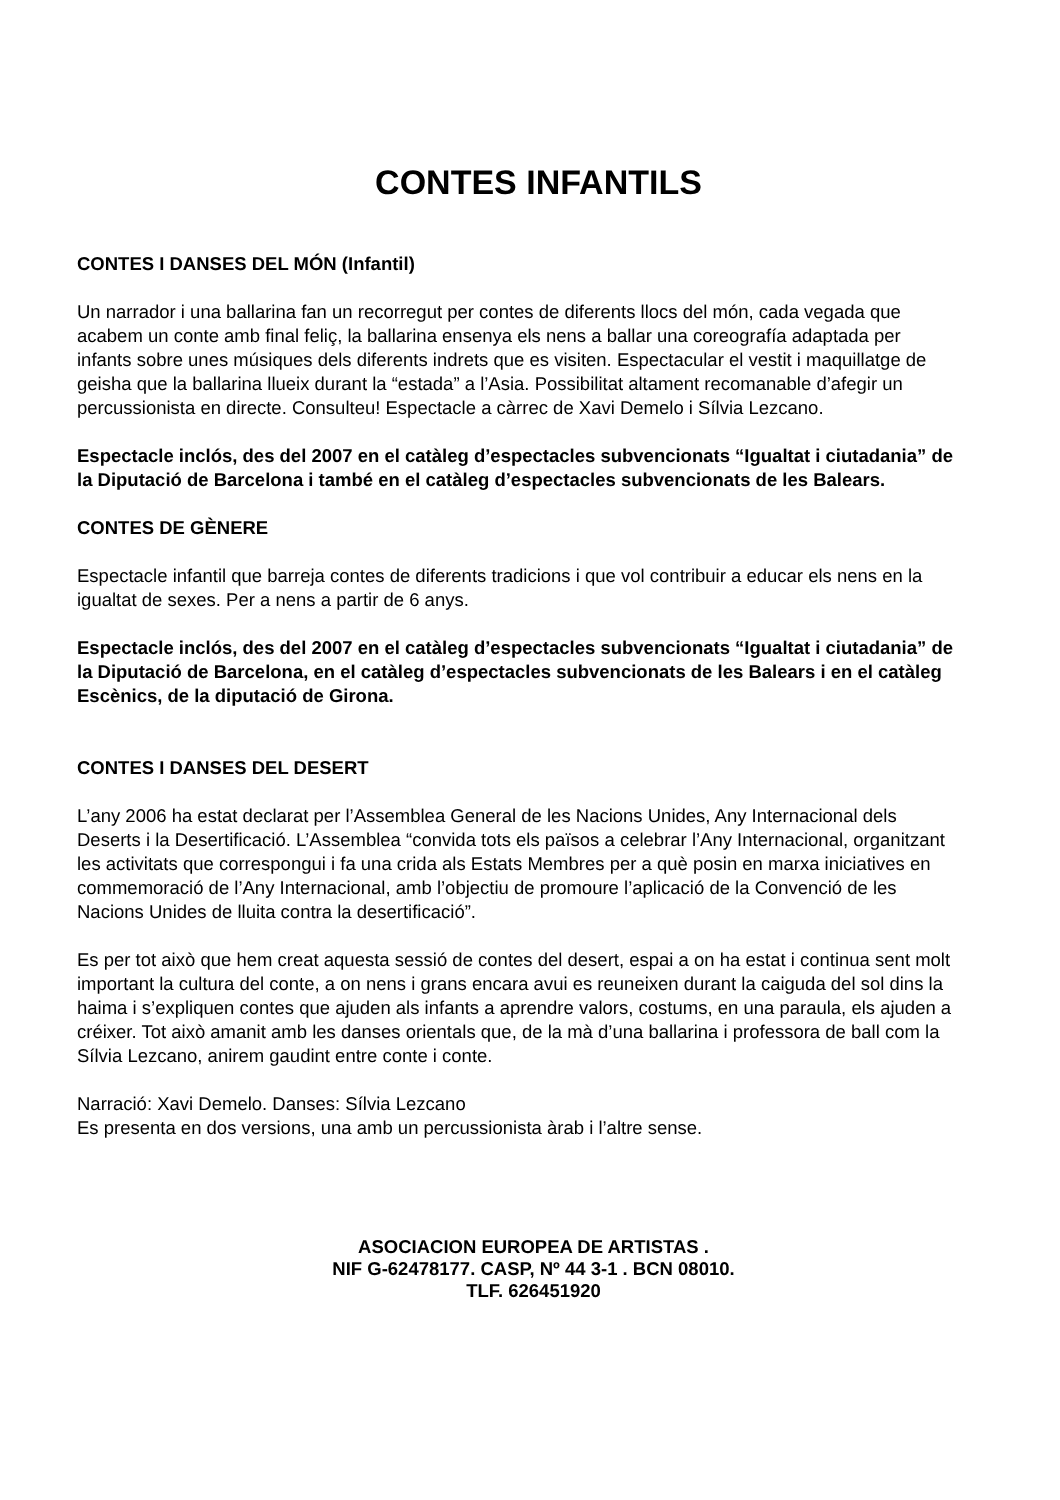CONTES INFANTILS
CONTES I DANSES DEL MÓN (Infantil)
Un narrador i una ballarina fan un recorregut per contes de diferents llocs del món, cada vegada que acabem un conte amb final feliç, la ballarina ensenya els nens a ballar una coreografía adaptada per infants sobre unes músiques dels diferents indrets que es visiten. Espectacular el vestit i maquillatge de geisha que la ballarina llueix durant la “estada” a l’Asia. Possibilitat altament recomanable d’afegir un percussionista en directe. Consulteu! Espectacle a càrrec de Xavi Demelo i Sílvia Lezcano.
Espectacle inclós, des del 2007 en el catàleg d’espectacles subvencionats “Igualtat i ciutadania” de la Diputació de Barcelona i també en el catàleg d’espectacles subvencionats de les Balears.
CONTES DE GÈNERE
Espectacle infantil que barreja contes de diferents tradicions i que vol contribuir a educar els nens en la igualtat de sexes. Per a nens a partir de 6 anys.
Espectacle inclós, des del 2007 en el catàleg d’espectacles subvencionats “Igualtat i ciutadania” de la Diputació de Barcelona, en el catàleg d’espectacles subvencionats de les Balears i en el catàleg Escènics, de la diputació de Girona.
CONTES I DANSES DEL DESERT
L’any 2006 ha estat declarat per l’Assemblea General de les Nacions Unides, Any Internacional dels Deserts i la Desertificació. L’Assemblea “convida tots els països a celebrar l’Any Internacional, organitzant les activitats que correspongui i fa una crida als Estats Membres per a què posin en marxa iniciatives en commemoració de l’Any Internacional, amb l’objectiu de promoure l’aplicació de la Convenció de les Nacions Unides de lluita contra la desertificació”.
Es per tot això que hem creat aquesta sessió de contes del desert, espai a on ha estat i continua sent molt important la cultura del conte, a on nens i grans encara avui es reuneixen durant la caiguda del sol dins la haima i s’expliquen contes que ajuden als infants a aprendre valors, costums, en una paraula, els ajuden a créixer. Tot això amanit amb les danses orientals que, de la mà d’una ballarina i professora de ball com la Sílvia Lezcano, anirem gaudint entre conte i conte.
Narració: Xavi Demelo. Danses: Sílvia Lezcano
Es presenta en dos versions, una amb un percussionista àrab i l’altre sense.
ASOCIACION EUROPEA DE ARTISTAS .
NIF G-62478177. CASP, Nº 44 3-1 . BCN 08010.
TLF. 626451920